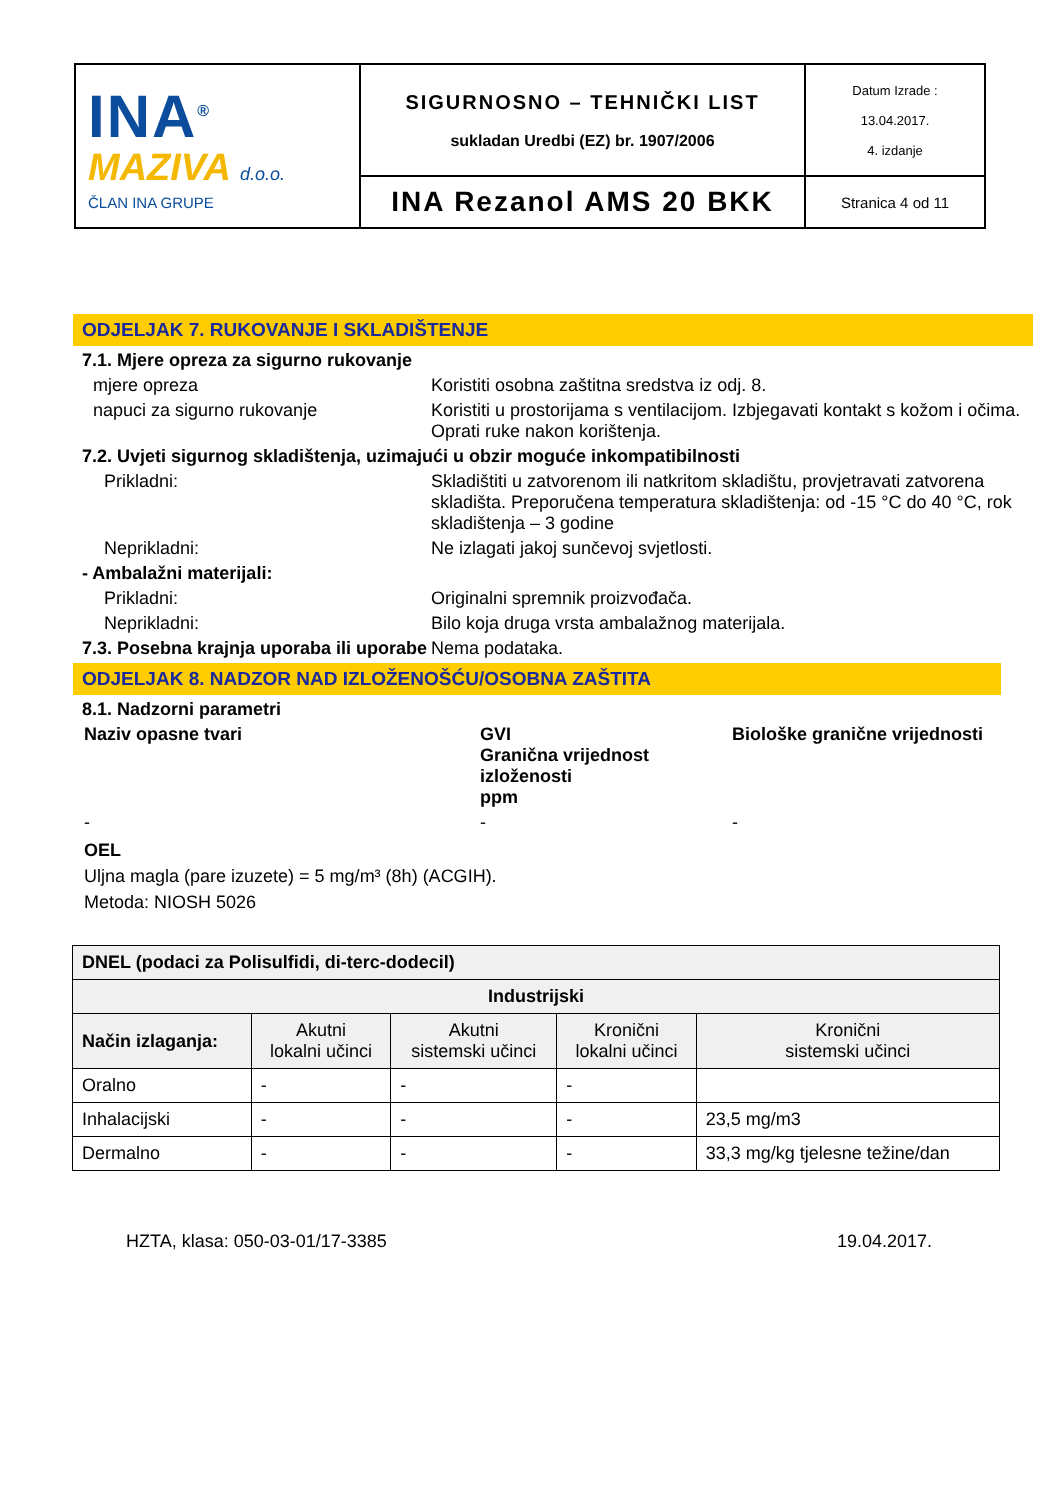| INA<sup>®</sup> MAZIVA d.o.o. ČLAN INA GRUPE | SIGURNOSNO – TEHNIČKI LIST sukladan Uredbi (EZ) br. 1907/2006 | Datum Izrade : 13.04.2017. 4. izdanje |
| | INA Rezanol AMS 20 BKK | Stranica 4 od 11 |
ODJELJAK 7. RUKOVANJE I SKLADIŠTENJE
7.1. Mjere opreza za sigurno rukovanje
mjere opreza Koristiti osobna zaštitna sredstva iz odj. 8.
napuci za sigurno rukovanje Koristiti u prostorijama s ventilacijom. Izbjegavati kontakt s kožom i očima. Oprati ruke nakon korištenja.
7.2. Uvjeti sigurnog skladištenja, uzimajući u obzir moguće inkompatibilnosti
Prikladni: Skladištiti u zatvorenom ili natkritom skladištu, provjetravati zatvorena skladišta. Preporučena temperatura skladištenja: od -15 °C do 40 °C, rok skladištenja – 3 godine
Neprikladni: Ne izlagati jakoj sunčevoj svjetlosti.
- Ambalažni materijali:
Prikladni: Originalni spremnik proizvođača.
Neprikladni: Bilo koja druga vrsta ambalažnog materijala.
7.3. Posebna krajnja uporaba ili uporabe
Nema podataka.
ODJELJAK 8. NADZOR NAD IZLOŽENOŠĆU/OSOBNA ZAŠTITA
8.1. Nadzorni parametri
Naziv opasne tvari GVI
Granična vrijednost izloženosti
ppm
Biološke granične vrijednosti
- - -
OEL
Uljna magla (pare izuzete) = 5 mg/m³ (8h) (ACGIH).
Metoda: NIOSH 5026
| DNEL (podaci za Polisulfidi, di-terc-dodecil) | | | | |
| --- | --- | --- | --- | --- |
| Industrijski | | | | |
| Način izlaganja: | Akutni lokalni učinci | Akutni sistemski učinci | Kronični lokalni učinci | Kronični sistemski učinci |
| Oralno | - | - | - | |
| Inhalacijski | - | - | - | 23,5 mg/m3 |
| Dermalno | - | - | - | 33,3 mg/kg tjelesne težine/dan |
HZTA, klasa: 050-03-01/17-3385 19.04.2017.